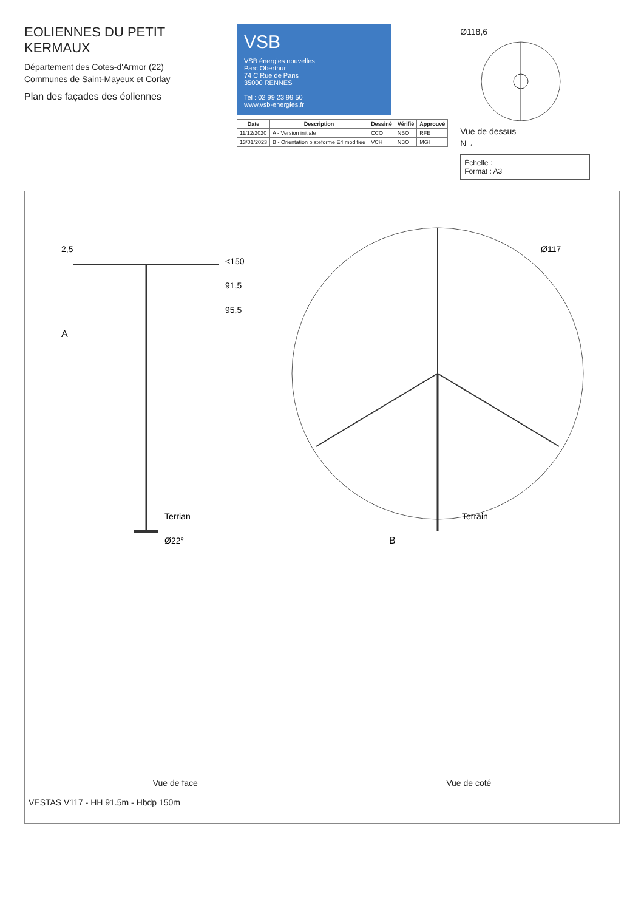EOLIENNES DU PETIT KERMAUX
Département des Cotes-d'Armor (22)
Communes de Saint-Mayeux et Corlay
Plan des façades des éoliennes
VSB
VSB énergies nouvelles
Parc Oberthur
74 C Rue de Paris
35000 RENNES
Tel : 02 99 23 99 50
www.vsb-energies.fr
| Date | Description | Dessiné | Vérifié | Approuvé |
| --- | --- | --- | --- | --- |
| 11/12/2020 | A - Version initiale | CCO | NBO | RFE |
| 13/01/2023 | B - Orientation plateforme E4 modifiée | VCH | NBO | MGI |
Ø118,6
Vue de dessus
N ←
Échelle :
Format : A3
<150
91,5
95,5
2,5
A
Terrian
Ø22°
Ø117
Terrain
B
Vue de face Vue de coté
VESTAS V117 - HH 91.5m - Hbdp 150m